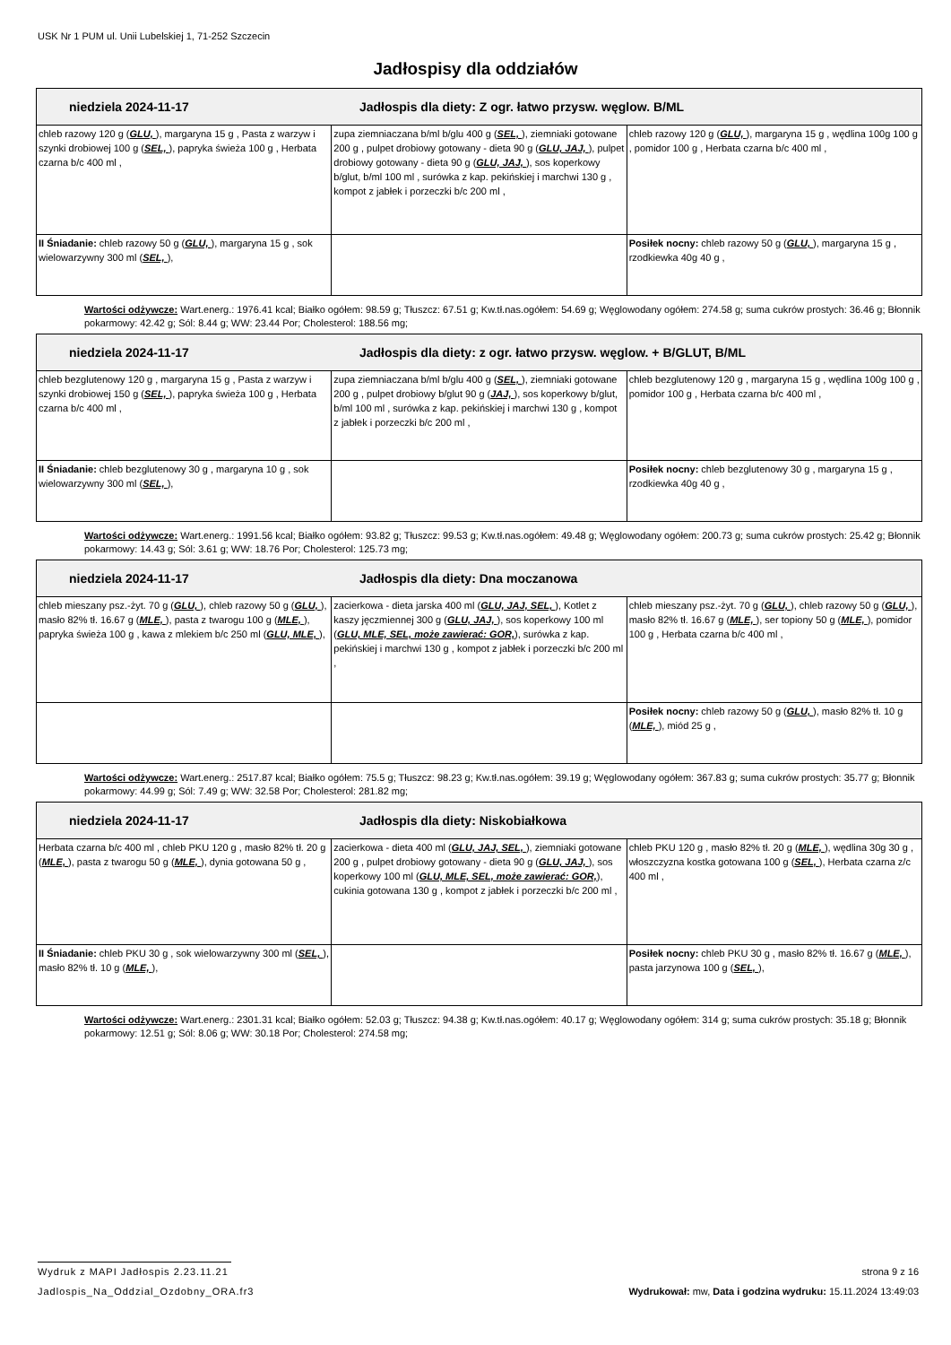USK Nr 1 PUM ul. Unii Lubelskiej 1, 71-252 Szczecin
Jadłospisy dla oddziałów
| niedziela 2024-11-17 Jadłospis dla diety: Z ogr. łatwo przysw. węglow. B/ML | | |
| --- | --- | --- |
| chleb razowy 120 g ( GLU, ), margaryna 15 g , Pasta z warzyw i szynki drobiowej 100 g ( SEL, ), papryka świeża 100 g , Herbata czarna b/c 400 ml , | zupa ziemniaczana b/ml b/glu 400 g ( SEL, ), ziemniaki gotowane 200 g , pulpet drobiowy gotowany - dieta 90 g ( GLU, JAJ, ), pulpet drobiowy gotowany - dieta 90 g ( GLU, JAJ, ), sos koperkowy b/glut, b/ml 100 ml , surówka z kap. pekińskiej i marchwi 130 g , kompot z jabłek i porzeczki b/c 200 ml , | chleb razowy 120 g ( GLU, ), margaryna 15 g , wędlina 100g 100 g , pomidor 100 g , Herbata czarna b/c 400 ml , |
| II Śniadanie: chleb razowy 50 g ( GLU, ), margaryna 15 g , sok wielowarzywny 300 ml ( SEL, ), | | Posiłek nocny: chleb razowy 50 g ( GLU, ), margaryna 15 g , rzodkiewka 40g 40 g , |
Wartości odżywcze: Wart.energ.: 1976.41 kcal; Białko ogółem: 98.59 g; Tłuszcz: 67.51 g; Kw.tł.nas.ogółem: 54.69 g; Węglowodany ogółem: 274.58 g; suma cukrów prostych: 36.46 g; Błonnik pokarmowy: 42.42 g; Sól: 8.44 g; WW: 23.44 Por; Cholesterol: 188.56 mg;
| niedziela 2024-11-17 Jadłospis dla diety: z ogr. łatwo przysw. węglow. + B/GLUT, B/ML | | |
| --- | --- | --- |
| chleb bezglutenowy 120 g , margaryna 15 g , Pasta z warzyw i szynki drobiowej 150 g ( SEL, ), papryka świeża 100 g , Herbata czarna b/c 400 ml , | zupa ziemniaczana b/ml b/glu 400 g ( SEL, ), ziemniaki gotowane 200 g , pulpet drobiowy b/glut 90 g ( JAJ, ), sos koperkowy b/glut, b/ml 100 ml , surówka z kap. pekińskiej i marchwi 130 g , kompot z jabłek i porzeczki b/c 200 ml , | chleb bezglutenowy 120 g , margaryna 15 g , wędlina 100g 100 g , pomidor 100 g , Herbata czarna b/c 400 ml , |
| II Śniadanie: chleb bezglutenowy 30 g , margaryna 10 g , sok wielowarzywny 300 ml ( SEL, ), | | Posiłek nocny: chleb bezglutenowy 30 g , margaryna 15 g , rzodkiewka 40g 40 g , |
Wartości odżywcze: Wart.energ.: 1991.56 kcal; Białko ogółem: 93.82 g; Tłuszcz: 99.53 g; Kw.tł.nas.ogółem: 49.48 g; Węglowodany ogółem: 200.73 g; suma cukrów prostych: 25.42 g; Błonnik pokarmowy: 14.43 g; Sól: 3.61 g; WW: 18.76 Por; Cholesterol: 125.73 mg;
| niedziela 2024-11-17 Jadłospis dla diety: Dna moczanowa | | |
| --- | --- | --- |
| chleb mieszany psz.-żyt. 70 g ( GLU, ), chleb razowy 50 g ( GLU, ), masło 82% tł. 16.67 g ( MLE, ), pasta z twarogu 100 g ( MLE, ), papryka świeża 100 g , kawa z mlekiem b/c 250 ml ( GLU, MLE, ), | zacierkowa - dieta jarska 400 ml ( GLU, JAJ, SEL, ), Kotlet z kaszy jęczmiennej 300 g ( GLU, JAJ, ), sos koperkowy 100 ml ( GLU, MLE, SEL, może zawierać: GOR, ), surówka z kap. pekińskiej i marchwi 130 g , kompot z jabłek i porzeczki b/c 200 ml , | chleb mieszany psz.-żyt. 70 g ( GLU, ), chleb razowy 50 g ( GLU, ), masło 82% tł. 16.67 g ( MLE, ), ser topiony 50 g ( MLE, ), pomidor 100 g , Herbata czarna b/c 400 ml , |
| | | Posiłek nocny: chleb razowy 50 g ( GLU, ), masło 82% tł. 10 g ( MLE, ), miód 25 g , |
Wartości odżywcze: Wart.energ.: 2517.87 kcal; Białko ogółem: 75.5 g; Tłuszcz: 98.23 g; Kw.tł.nas.ogółem: 39.19 g; Węglowodany ogółem: 367.83 g; suma cukrów prostych: 35.77 g; Błonnik pokarmowy: 44.99 g; Sól: 7.49 g; WW: 32.58 Por; Cholesterol: 281.82 mg;
| niedziela 2024-11-17 Jadłospis dla diety: Niskobiałkowa | | |
| --- | --- | --- |
| Herbata czarna b/c 400 ml , chleb PKU 120 g , masło 82% tł. 20 g ( MLE, ), pasta z twarogu 50 g ( MLE, ), dynia gotowana 50 g , | zacierkowa - dieta 400 ml ( GLU, JAJ, SEL, ), ziemniaki gotowane 200 g , pulpet drobiowy gotowany - dieta 90 g ( GLU, JAJ, ), sos koperkowy 100 ml ( GLU, MLE, SEL, może zawierać: GOR, ), cukinia gotowana 130 g , kompot z jabłek i porzeczki b/c 200 ml , | chleb PKU 120 g , masło 82% tł. 20 g ( MLE, ), wędlina 30g 30 g , włoszczyzna kostka gotowana 100 g ( SEL, ), Herbata czarna z/c 400 ml , |
| II Śniadanie: chleb PKU 30 g , sok wielowarzywny 300 ml ( SEL, ), masło 82% tł. 10 g ( MLE, ), | | Posiłek nocny: chleb PKU 30 g , masło 82% tł. 16.67 g ( MLE, ), pasta jarzynowa 100 g ( SEL, ), |
Wartości odżywcze: Wart.energ.: 2301.31 kcal; Białko ogółem: 52.03 g; Tłuszcz: 94.38 g; Kw.tł.nas.ogółem: 40.17 g; Węglowodany ogółem: 314 g; suma cukrów prostych: 35.18 g; Błonnik pokarmowy: 12.51 g; Sól: 8.06 g; WW: 30.18 Por; Cholesterol: 274.58 mg;
Wydruk z MAPI Jadłospis 2.23.11.21 strona 9 z 16
Jadlospis_Na_Oddzial_Ozdobny_ORA.fr3 Wydrukował: mw, Data i godzina wydruku: 15.11.2024 13:49:03